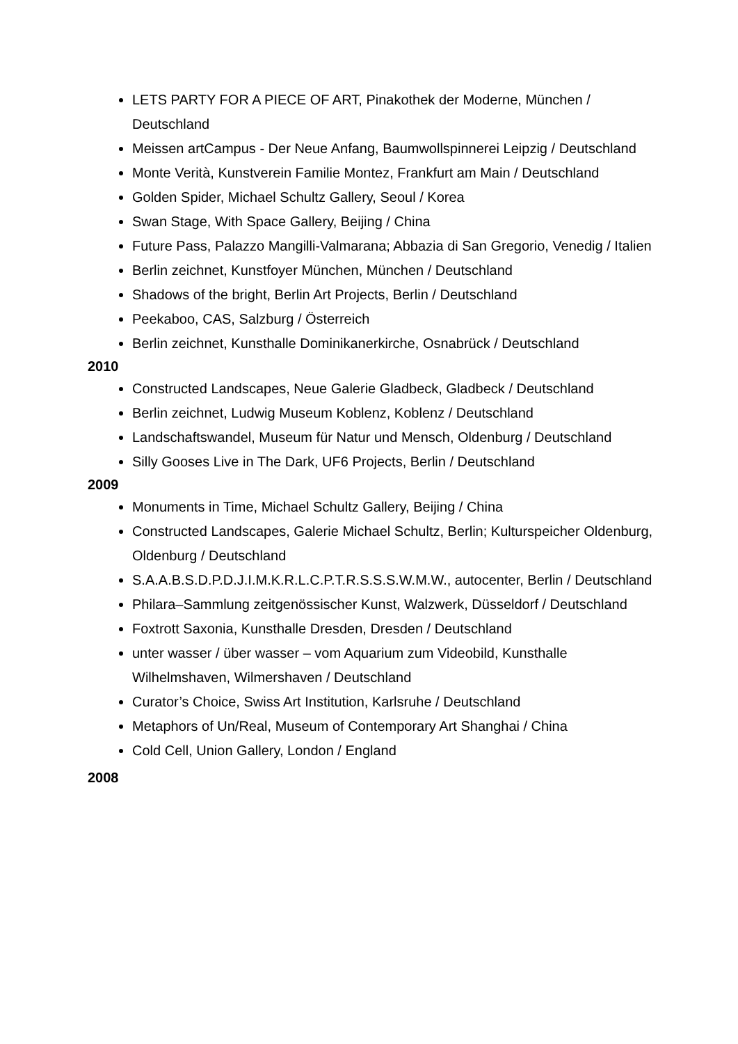LETS PARTY FOR A PIECE OF ART, Pinakothek der Moderne, München / Deutschland
Meissen artCampus - Der Neue Anfang, Baumwollspinnerei Leipzig / Deutschland
Monte Verità, Kunstverein Familie Montez, Frankfurt am Main / Deutschland
Golden Spider, Michael Schultz Gallery, Seoul / Korea
Swan Stage, With Space Gallery, Beijing / China
Future Pass, Palazzo Mangilli-Valmarana; Abbazia di San Gregorio, Venedig / Italien
Berlin zeichnet, Kunstfoyer München, München / Deutschland
Shadows of the bright, Berlin Art Projects, Berlin / Deutschland
Peekaboo, CAS, Salzburg / Österreich
Berlin zeichnet, Kunsthalle Dominikanerkirche, Osnabrück / Deutschland
2010
Constructed Landscapes, Neue Galerie Gladbeck, Gladbeck / Deutschland
Berlin zeichnet, Ludwig Museum Koblenz, Koblenz / Deutschland
Landschaftswandel, Museum für Natur und Mensch, Oldenburg / Deutschland
Silly Gooses Live in The Dark, UF6 Projects, Berlin / Deutschland
2009
Monuments in Time, Michael Schultz Gallery, Beijing / China
Constructed Landscapes, Galerie Michael Schultz, Berlin; Kulturspeicher Oldenburg, Oldenburg / Deutschland
S.A.A.B.S.D.P.D.J.I.M.K.R.L.C.P.T.R.S.S.S.W.M.W., autocenter, Berlin / Deutschland
Philara–Sammlung zeitgenössischer Kunst, Walzwerk, Düsseldorf / Deutschland
Foxtrott Saxonia, Kunsthalle Dresden, Dresden / Deutschland
unter wasser / über wasser – vom Aquarium zum Videobild, Kunsthalle Wilhelmshaven, Wilmershaven / Deutschland
Curator’s Choice, Swiss Art Institution, Karlsruhe / Deutschland
Metaphors of Un/Real, Museum of Contemporary Art Shanghai / China
Cold Cell, Union Gallery, London / England
2008